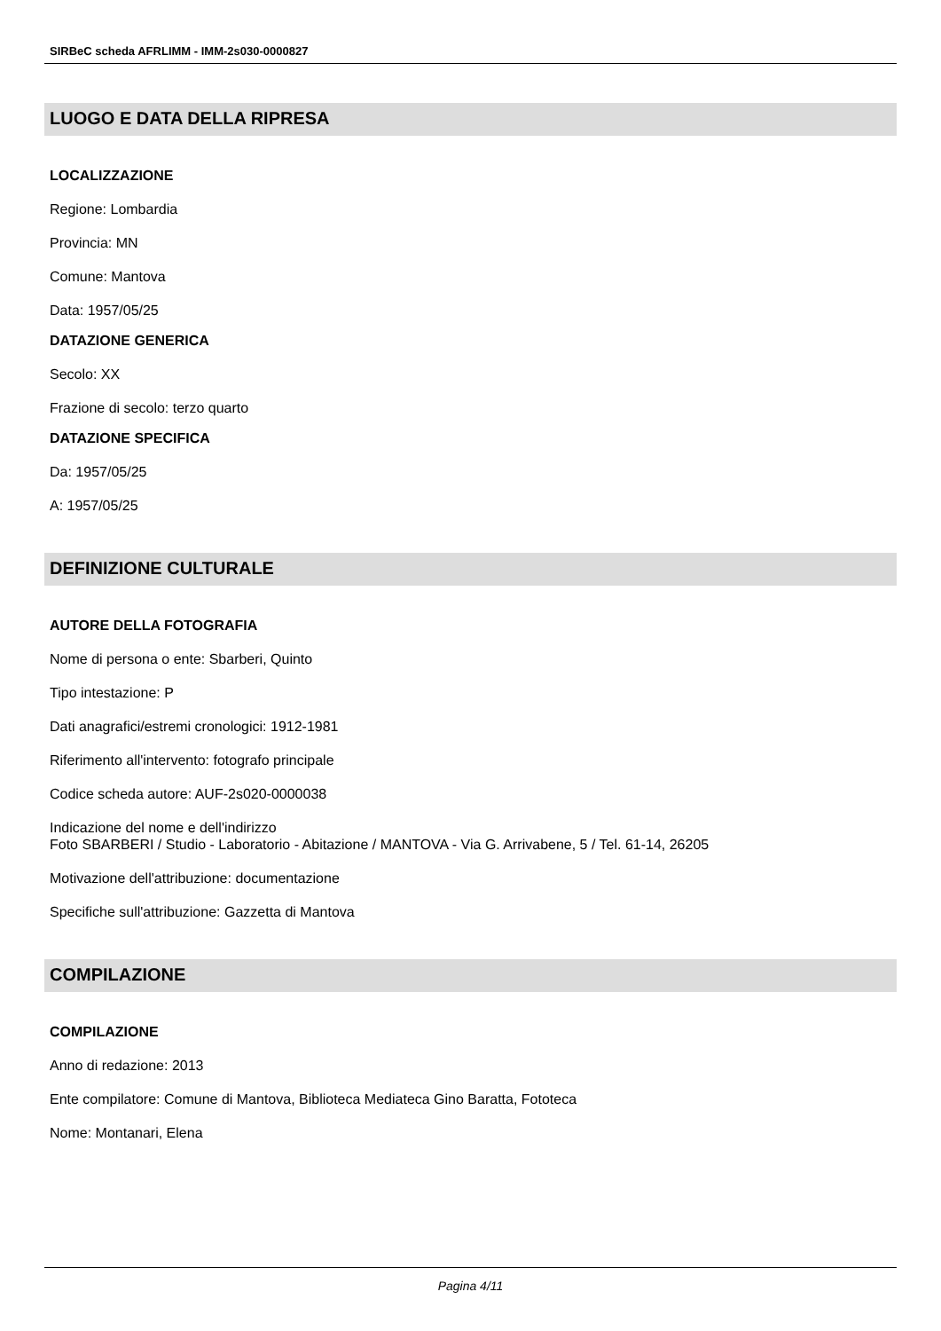SIRBeC scheda AFRLIMM - IMM-2s030-0000827
LUOGO E DATA DELLA RIPRESA
LOCALIZZAZIONE
Regione: Lombardia
Provincia: MN
Comune: Mantova
Data: 1957/05/25
DATAZIONE GENERICA
Secolo: XX
Frazione di secolo: terzo quarto
DATAZIONE SPECIFICA
Da: 1957/05/25
A: 1957/05/25
DEFINIZIONE CULTURALE
AUTORE DELLA FOTOGRAFIA
Nome di persona o ente: Sbarberi, Quinto
Tipo intestazione: P
Dati anagrafici/estremi cronologici: 1912-1981
Riferimento all'intervento: fotografo principale
Codice scheda autore: AUF-2s020-0000038
Indicazione del nome e dell'indirizzo
Foto SBARBERI / Studio - Laboratorio - Abitazione / MANTOVA - Via G. Arrivabene, 5 / Tel. 61-14, 26205
Motivazione dell'attribuzione: documentazione
Specifiche sull'attribuzione: Gazzetta di Mantova
COMPILAZIONE
COMPILAZIONE
Anno di redazione: 2013
Ente compilatore: Comune di Mantova, Biblioteca Mediateca Gino Baratta, Fototeca
Nome: Montanari, Elena
Pagina 4/11